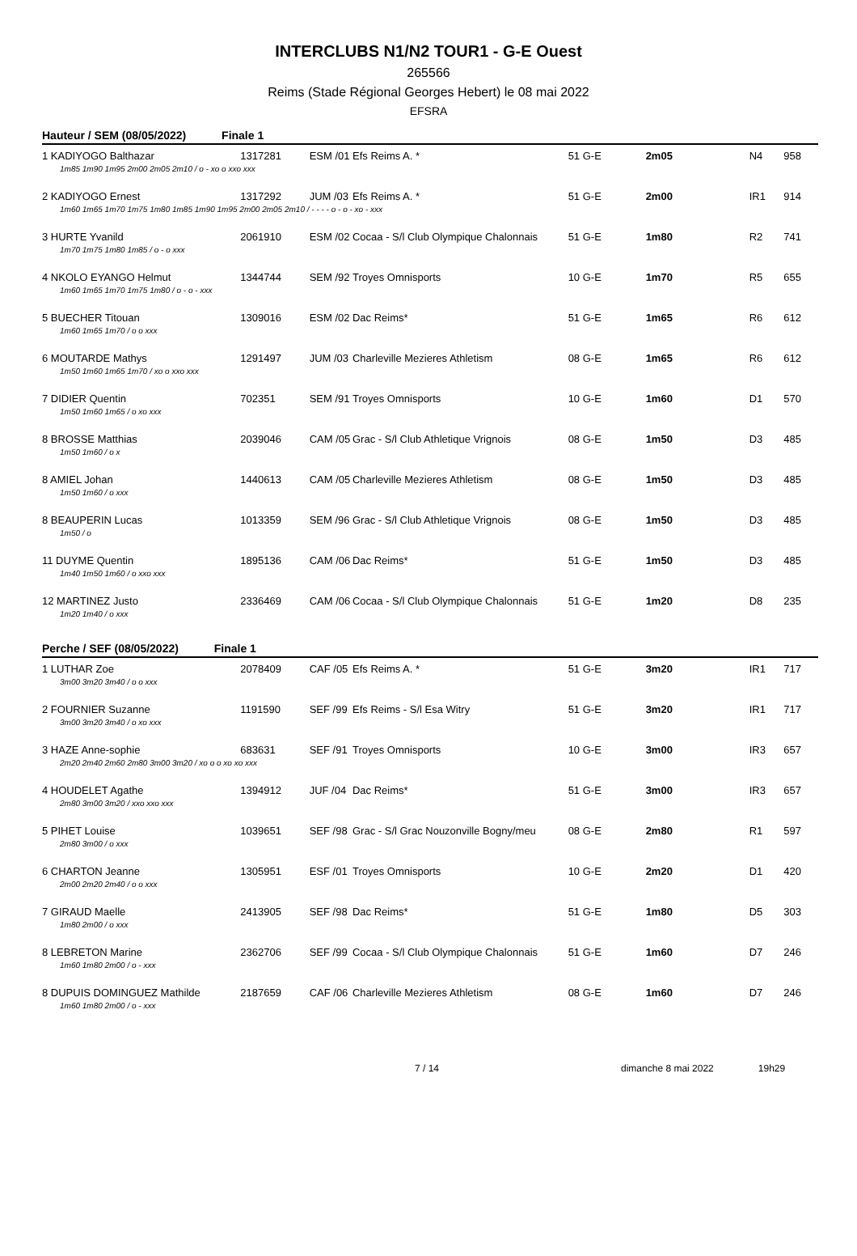INTERCLUBS N1/N2 TOUR1 - G-E Ouest
265566
Reims (Stade Régional Georges Hebert) le 08 mai 2022
EFSRA
Hauteur / SEM (08/05/2022) Finale 1
| 1 KADIYOGO Balthazar | 1317281 | ESM /01 | Efs Reims A. * | 51 G-E | 2m05 | N4 | 958 |
| 1m85 1m90 1m95 2m00 2m05 2m10 / o - xo o xxo xxx | | | | | | | |
| 2 KADIYOGO Ernest | 1317292 | JUM /03 | Efs Reims A. * | 51 G-E | 2m00 | IR1 | 914 |
| 1m60 1m65 1m70 1m75 1m80 1m85 1m90 1m95 2m00 2m05 2m10 / - - - - o - o - xo - xxx | | | | | | | |
| 3 HURTE Yvanild | 2061910 | ESM /02 | Cocaa - S/l Club Olympique Chalonnais | 51 G-E | 1m80 | R2 | 741 |
| 1m70 1m75 1m80 1m85 / o - o xxx | | | | | | | |
| 4 NKOLO EYANGO Helmut | 1344744 | SEM /92 | Troyes Omnisports | 10 G-E | 1m70 | R5 | 655 |
| 1m60 1m65 1m70 1m75 1m80 / o - o - xxx | | | | | | | |
| 5 BUECHER Titouan | 1309016 | ESM /02 | Dac Reims* | 51 G-E | 1m65 | R6 | 612 |
| 1m60 1m65 1m70 / o o xxx | | | | | | | |
| 6 MOUTARDE Mathys | 1291497 | JUM /03 | Charleville Mezieres Athletism | 08 G-E | 1m65 | R6 | 612 |
| 1m50 1m60 1m65 1m70 / xo o xxo xxx | | | | | | | |
| 7 DIDIER Quentin | 702351 | SEM /91 | Troyes Omnisports | 10 G-E | 1m60 | D1 | 570 |
| 1m50 1m60 1m65 / o xo xxx | | | | | | | |
| 8 BROSSE Matthias | 2039046 | CAM /05 | Grac - S/l Club Athletique Vrignois | 08 G-E | 1m50 | D3 | 485 |
| 1m50 1m60 / o x | | | | | | | |
| 8 AMIEL Johan | 1440613 | CAM /05 | Charleville Mezieres Athletism | 08 G-E | 1m50 | D3 | 485 |
| 1m50 1m60 / o xxx | | | | | | | |
| 8 BEAUPERIN Lucas | 1013359 | SEM /96 | Grac - S/l Club Athletique Vrignois | 08 G-E | 1m50 | D3 | 485 |
| 1m50 / o | | | | | | | |
| 11 DUYME Quentin | 1895136 | CAM /06 | Dac Reims* | 51 G-E | 1m50 | D3 | 485 |
| 1m40 1m50 1m60 / o xxo xxx | | | | | | | |
| 12 MARTINEZ Justo | 2336469 | CAM /06 | Cocaa - S/l Club Olympique Chalonnais | 51 G-E | 1m20 | D8 | 235 |
| 1m20 1m40 / o xxx | | | | | | | |
Perche / SEF (08/05/2022) Finale 1
| 1 LUTHAR Zoe | 2078409 | CAF /05 | Efs Reims A. * | 51 G-E | 3m20 | IR1 | 717 |
| 3m00 3m20 3m40 / o o xxx | | | | | | | |
| 2 FOURNIER Suzanne | 1191590 | SEF /99 | Efs Reims - S/l Esa Witry | 51 G-E | 3m20 | IR1 | 717 |
| 3m00 3m20 3m40 / o xo xxx | | | | | | | |
| 3 HAZE Anne-sophie | 683631 | SEF /91 | Troyes Omnisports | 10 G-E | 3m00 | IR3 | 657 |
| 2m20 2m40 2m60 2m80 3m00 3m20 / xo o o xo xo xxx | | | | | | | |
| 4 HOUDELET Agathe | 1394912 | JUF /04 | Dac Reims* | 51 G-E | 3m00 | IR3 | 657 |
| 2m80 3m00 3m20 / xxo xxo xxx | | | | | | | |
| 5 PIHET Louise | 1039651 | SEF /98 | Grac - S/l Grac Nouzonville Bogny/meu | 08 G-E | 2m80 | R1 | 597 |
| 2m80 3m00 / o xxx | | | | | | | |
| 6 CHARTON Jeanne | 1305951 | ESF /01 | Troyes Omnisports | 10 G-E | 2m20 | D1 | 420 |
| 2m00 2m20 2m40 / o o xxx | | | | | | | |
| 7 GIRAUD Maelle | 2413905 | SEF /98 | Dac Reims* | 51 G-E | 1m80 | D5 | 303 |
| 1m80 2m00 / o xxx | | | | | | | |
| 8 LEBRETON Marine | 2362706 | SEF /99 | Cocaa - S/l Club Olympique Chalonnais | 51 G-E | 1m60 | D7 | 246 |
| 1m60 1m80 2m00 / o - xxx | | | | | | | |
| 8 DUPUIS DOMINGUEZ Mathilde | 2187659 | CAF /06 | Charleville Mezieres Athletism | 08 G-E | 1m60 | D7 | 246 |
| 1m60 1m80 2m00 / o - xxx | | | | | | | |
7 / 14 dimanche 8 mai 2022 19h29